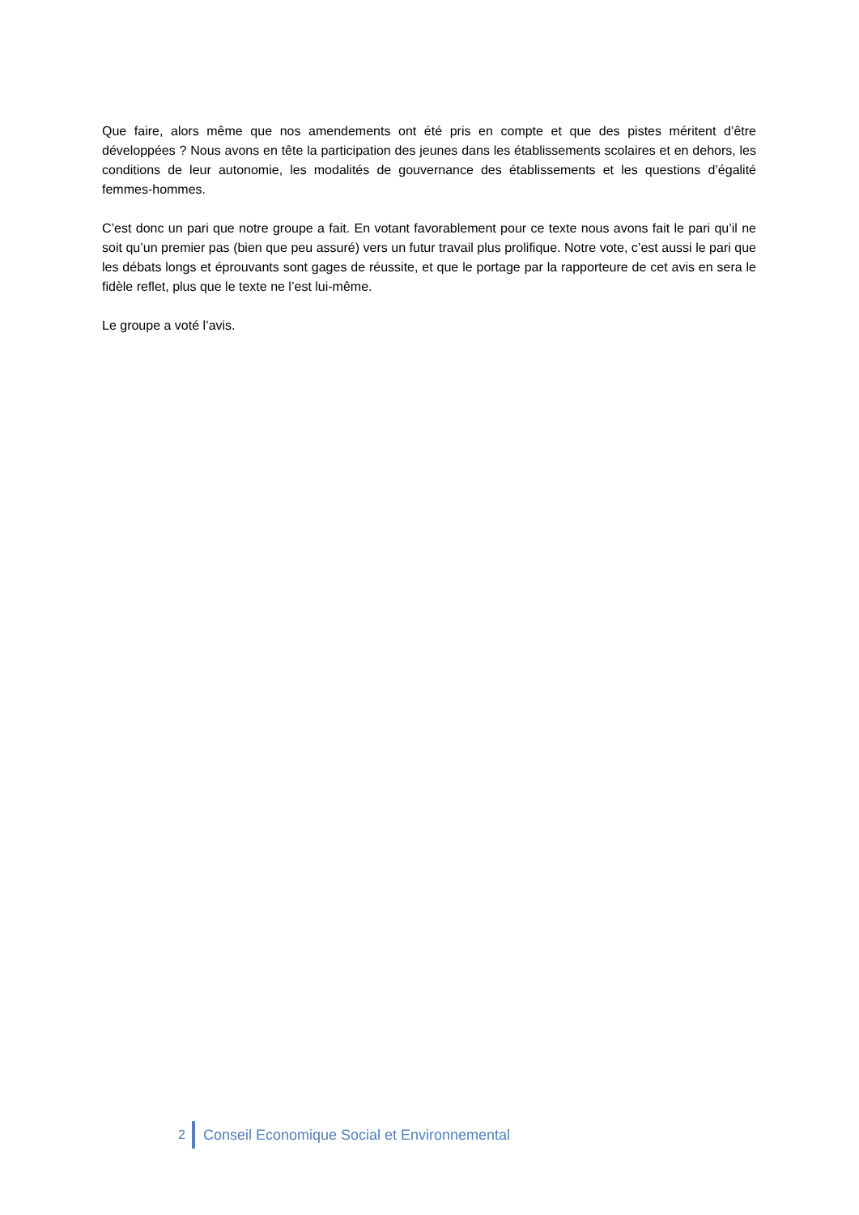Que faire, alors même que nos amendements ont été pris en compte et que des pistes méritent d’être développées ? Nous avons en tête la participation des jeunes dans les établissements scolaires et en dehors, les conditions de leur autonomie, les modalités de gouvernance des établissements et les questions d’égalité femmes-hommes.
C’est donc un pari que notre groupe a fait. En votant favorablement pour ce texte nous avons fait le pari qu’il ne soit qu’un premier pas (bien que peu assuré) vers un futur travail plus prolifique. Notre vote, c’est aussi le pari que les débats longs et éprouvants sont gages de réussite, et que le portage par la rapporteure de cet avis en sera le fidèle reflet, plus que le texte ne l’est lui-même.
Le groupe a voté l’avis.
2 Conseil Economique Social et Environnemental